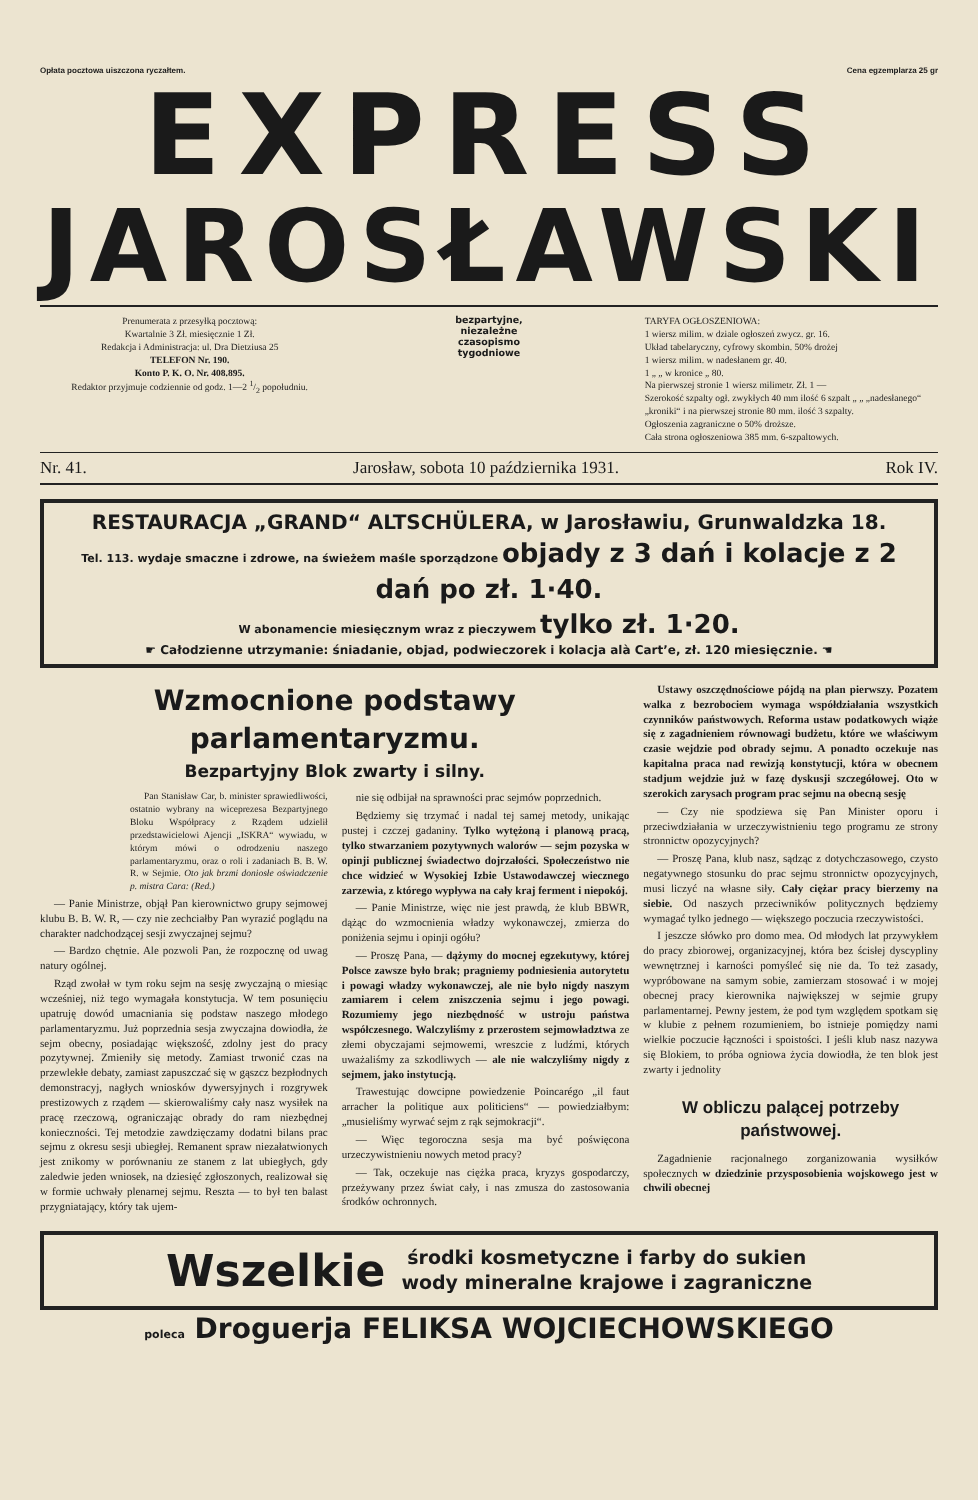Opłata pocztowa uiszczona ryczałtem. Cena egzemplarza 25 gr
EXPRESS
JAROSŁAWSKI
Prenumerata z przesyłką pocztową:
Kwartalnie 3 Zł. miesięcznie 1 Zł.
Redakcja i Administracja: ul. Dra Dietziusa 25
TELEFON Nr. 190.
Konto P. K. O. Nr. 408.895.
Redaktor przyjmuje codziennie od godz. 1—2 1/2 popołudniu.
bezpartyjne,
niezależne
czasopismo
tygodniowe
TARYFA OGŁOSZENIOWA:
1 wiersz milim. w dziale ogłoszeń zwycz. gr. 16.
Układ tabelaryczny, cyfrowy skombin. 50% drożej
1 wiersz milim. w nadesłanem gr. 40.
1 „ „ w kronice „ 80.
Na pierwszej stronie 1 wiersz milimetr. Zł. 1 —
Szerokość szpalty ogł. zwykłych 40 mm ilość 6 szpalt „ „ „nadesłanego“ „kroniki“ i na pierwszej stronie 80 mm. ilość 3 szpalty.
Ogłoszenia zagraniczne o 50% droższe.
Cała strona ogłoszeniowa 385 mm. 6-szpaltowych.
Nr. 41. Jarosław, sobota 10 października 1931. Rok IV.
RESTAURACJA „GRAND“ ALTSCHÜLERA, w Jarosławiu, Grunwaldzka 18.
Tel. 113. wydaje smaczne i zdrowe, na świeżem maśle sporządzone objady z 3 dań i kolacje z 2 dań po zł. 1·40.
W abonamencie miesięcznym wraz z pieczywem tylko zł. 1·20.
☛ Całodzienne utrzymanie: śniadanie, objad, podwieczorek i kolacja alà Cart’e, zł. 120 miesięcznie. ☚
Wzmocnione podstawy parlamentaryzmu.
Bezpartyjny Blok zwarty i silny.
Pan Stanisław Car, b. minister sprawiedliwości, ostatnio wybrany na wiceprezesa Bezpartyjnego Bloku Współpracy z Rządem udzielił przedstawicielowi Ajencji „ISKRA“ wywiadu, w którym mówi o odrodzeniu naszego parlamentaryzmu, oraz o roli i zadaniach B. B. W. R. w Sejmie. Oto jak brzmi doniosłe oświadczenie p. mistra Cara: (Red.)
— Panie Ministrze, objął Pan kierownictwo grupy sejmowej klubu B. B. W. R, — czy nie zechciałby Pan wyrazić poglądu na charakter nadchodzącej sesji zwyczajnej sejmu?
— Bardzo chętnie. Ale pozwoli Pan, że rozpocznę od uwag natury ogólnej.
Rząd zwołał w tym roku sejm na sesję zwyczajną o miesiąc wcześniej, niż tego wymagała konstytucja. W tem posunięciu upatruję dowód umacniania się podstaw naszego młodego parlamentaryzmu. Już poprzednia sesja zwyczajna dowiodła, że sejm obecny, posiadając większość, zdolny jest do pracy pozytywnej. Zmieniły się metody. Zamiast trwonić czas na przewlekłe debaty, zamiast zapuszczać się w gąszcz bezpłodnych demonstracyj, nagłych wniosków dywersyjnych i rozgrywek prestizowych z rządem — skierowaliśmy cały nasz wysiłek na pracę rzeczową, ograniczając obrady do ram niezbędnej konieczności. Tej metodzie zawdzięczamy dodatni bilans prac sejmu z okresu sesji ubiegłej. Remanent spraw niezałatwionych jest znikomy w porównaniu ze stanem z lat ubiegłych, gdy zaledwie jeden wniosek, na dziesięć zgłoszonych, realizował się w formie uchwały plenarnej sejmu. Reszta — to był ten balast przygniatający, który tak ujem-
nie się odbijał na sprawności prac sejmów poprzednich.
Będziemy się trzymać i nadal tej samej metody, unikając pustej i czczej gadaniny. Tylko wytężoną i planową pracą, tylko stwarzaniem pozytywnych walorów — sejm pozyska w opinji publicznej świadectwo dojrzałości. Społeczeństwo nie chce widzieć w Wysokiej Izbie Ustawodawczej wiecznego zarzewia, z którego wypływa na cały kraj ferment i niepokój.
— Panie Ministrze, więc nie jest prawdą, że klub BBWR, dążąc do wzmocnienia władzy wykonawczej, zmierza do poniżenia sejmu i opinji ogółu?
— Proszę Pana, — dążymy do mocnej egzekutywy, której Polsce zawsze było brak; pragniemy podniesienia autorytetu i powagi władzy wykonawczej, ale nie było nigdy naszym zamiarem i celem zniszczenia sejmu i jego powagi. Rozumiemy jego niezbędność w ustroju państwa współczesnego. Walczyliśmy z przerostem sejmowładztwa ze złemi obyczajami sejmowemi, wreszcie z ludźmi, których uważaliśmy za szkodliwych — ale nie walczyliśmy nigdy z sejmem, jako instytucją.
Trawestując dowcipne powiedzenie Poincarégo „il faut arracher la politique aux politiciens“ — powiedziałbym: „musieliśmy wyrwać sejm z rąk sejmokracji“.
— Więc tegoroczna sesja ma być poświęcona urzeczywistnieniu nowych metod pracy?
— Tak, oczekuje nas ciężka praca, kryzys gospodarczy, przeżywany przez świat cały, i nas zmusza do zastosowania środków ochronnych.
Ustawy oszczędnościowe pójdą na plan pierwszy. Pozatem walka z bezrobociem wymaga współdziałania wszystkich czynników państwowych. Reforma ustaw podatkowych wiąże się z zagadnieniem równowagi budżetu, które we właściwym czasie wejdzie pod obrady sejmu. A ponadto oczekuje nas kapitalna praca nad rewizją konstytucji, która w obecnem stadjum wejdzie już w fazę dyskusji szczegółowej. Oto w szerokich zarysach program prac sejmu na obecną sesję
— Czy nie spodziewa się Pan Minister oporu i przeciwdziałania w urzeczywistnieniu tego programu ze strony stronnictw opozycyjnych?
— Proszę Pana, klub nasz, sądząc z dotychczasowego, czysto negatywnego stosunku do prac sejmu stronnictw opozycyjnych, musi liczyć na własne siły. Cały ciężar pracy bierzemy na siebie. Od naszych przeciwników politycznych będziemy wymagać tylko jednego — większego poczucia rzeczywistości.
I jeszcze słówko pro domo mea. Od młodych lat przywykłem do pracy zbiorowej, organizacyjnej, która bez ścisłej dyscypliny wewnętrznej i karności pomyśleć się nie da. To też zasady, wypróbowane na samym sobie, zamierzam stosować i w mojej obecnej pracy kierownika największej w sejmie grupy parlamentarnej. Pewny jestem, że pod tym względem spotkam się w klubie z pełnem rozumieniem, bo istnieje pomiędzy nami wielkie poczucie łączności i spoistości. I jeśli klub nasz nazywa się Blokiem, to próba ogniowa życia dowiodła, że ten blok jest zwarty i jednolity
W obliczu palącej potrzeby państwowej.
Zagadnienie racjonalnego zorganizowania wysiłków społecznych w dziedzinie przysposobienia wojskowego jest w chwili obecnej
Wszelkie
środki kosmetyczne i farby do sukien
wody mineralne krajowe i zagraniczne
poleca Droguerja FELIKSA WOJCIECHOWSKIEGO